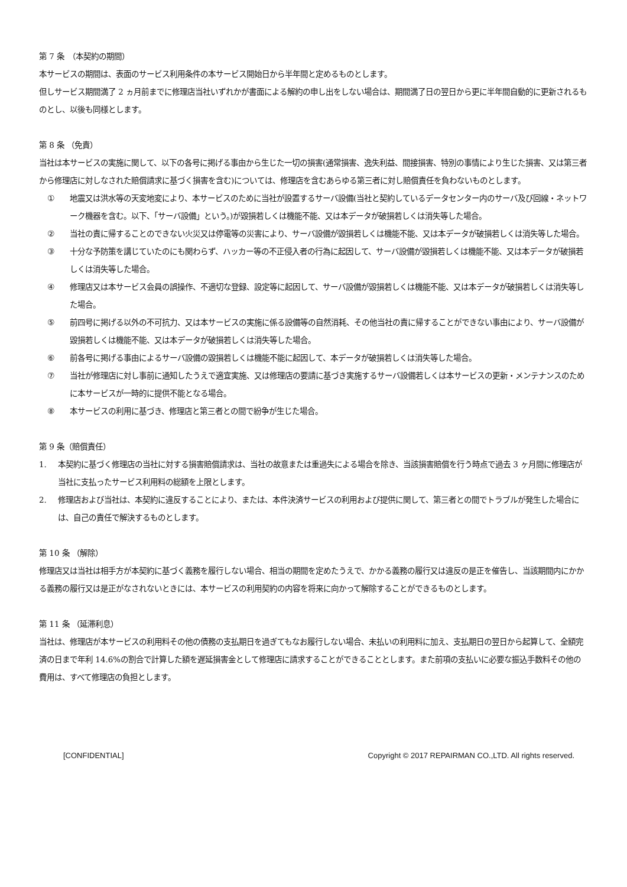第 7 条　（本契約の期間）
本サービスの期間は、表面のサービス利用条件の本サービス開始日から半年間と定めるものとします。
但しサービス期間満了 2 ヵ月前までに修理店当社いずれかが書面による解約の申し出をしない場合は、期間満了日の翌日から更に半年間自動的に更新されるものとし、以後も同様とします。
第 8 条 （免責）
当社は本サービスの実施に関して、以下の各号に掲げる事由から生じた一切の損害(通常損害、逸失利益、間接損害、特別の事情により生じた損害、又は第三者から修理店に対しなされた賠償請求に基づく損害を含む)については、修理店を含むあらゆる第三者に対し賠償責任を負わないものとします。
① 地震又は洪水等の天変地変により、本サービスのために当社が設置するサーバ設備(当社と契約しているデータセンター内のサーバ及び回線・ネットワーク機器を含む。以下、「サーバ設備」という。)が毀損若しくは機能不能、又は本データが破損若しくは消失等した場合。
② 当社の責に帰することのできない火災又は停電等の災害により、サーバ設備が毀損若しくは機能不能、又は本データが破損若しくは消失等した場合。
③ 十分な予防策を講じていたのにも関わらず、ハッカー等の不正侵入者の行為に起因して、サーバ設備が毀損若しくは機能不能、又は本データが破損若しくは消失等した場合。
④ 修理店又は本サービス会員の誤操作、不適切な登録、設定等に起因して、サーバ設備が毀損若しくは機能不能、又は本データが破損若しくは消失等した場合。
⑤ 前四号に掲げる以外の不可抗力、又は本サービスの実施に係る設備等の自然消耗、その他当社の責に帰することができない事由により、サーバ設備が毀損若しくは機能不能、又は本データが破損若しくは消失等した場合。
⑥ 前各号に掲げる事由によるサーバ設備の毀損若しくは機能不能に起因して、本データが破損若しくは消失等した場合。
⑦ 当社が修理店に対し事前に通知したうえで適宜実施、又は修理店の要請に基づき実施するサーバ設備若しくは本サービスの更新・メンテナンスのために本サービスが一時的に提供不能となる場合。
⑧ 本サービスの利用に基づき、修理店と第三者との間で紛争が生じた場合。
第 9 条（賠償責任）
1. 本契約に基づく修理店の当社に対する損害賠償請求は、当社の故意または重過失による場合を除き、当該損害賠償を行う時点で過去 3 ヶ月間に修理店が当社に支払ったサービス利用料の総額を上限とします。
2. 修理店および当社は、本契約に違反することにより、または、本件決済サービスの利用および提供に関して、第三者との間でトラブルが発生した場合には、自己の責任で解決するものとします。
第 10 条 （解除）
修理店又は当社は相手方が本契約に基づく義務を履行しない場合、相当の期間を定めたうえで、かかる義務の履行又は違反の是正を催告し、当該期間内にかかる義務の履行又は是正がなされないときには、本サービスの利用契約の内容を将来に向かって解除することができるものとします。
第 11 条 （延滞利息）
当社は、修理店が本サービスの利用料その他の債務の支払期日を過ぎてもなお履行しない場合、未払いの利用料に加え、支払期日の翌日から起算して、全額完済の日まで年利 14.6%の割合で計算した額を遅延損害金として修理店に請求することができることとします。また前項の支払いに必要な振込手数料その他の費用は、すべて修理店の負担とします。
[CONFIDENTIAL] Copyright © 2017 REPAIRMAN CO.,LTD. All rights reserved.